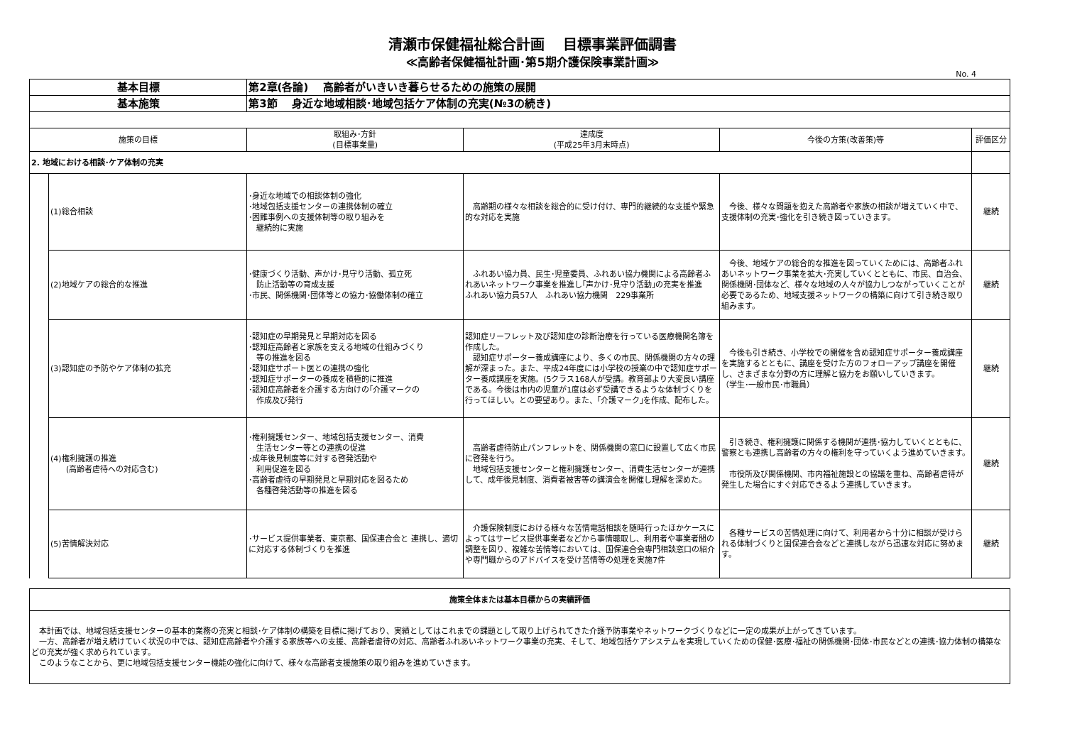清瀬市保健福祉総合計画　 目標事業評価調書
≪高齢者保健福祉計画･第5期介護保険事業計画≫
No. 4
| 基本目標 | | 第2章(各論) 高齢者がいきいき暮らせるための施策の展開 | | | |
| 基本施策 | | 第3節 身近な地域相談･地域包括ケア体制の充実(№3の続き) | | | |
| 施策の目標 | | 取組み･方針 (目標事業量) | 達成度 (平成25年3月末時点) | 今後の方策(改善策)等 | 評価区分 |
| 2. 地域における相談･ケア体制の充実 | | | | | |
| | (1)総合相談 | ･身近な地域での相談体制の強化 ･地域包括支援センターの連携体制の確立 ･困難事例への支援体制等の取り組みを 継続的に実施 | 高齢期の様々な相談を総合的に受け付け、専門的継続的な支援や緊急的な対応を実施 | 今後、様々な問題を抱えた高齢者や家族の相談が増えていく中で、支援体制の充実･強化を引き続き図っていきます。 | 継続 |
| | (2)地域ケアの総合的な推進 | ･健康づくり活動、声かけ･見守り活動、孤立死 防止活動等の育成支援 ･市民、関係機関･団体等との協力･協働体制の確立 | ふれあい協力員、民生･児童委員、ふれあい協力機関による高齢者ふれあいネットワーク事業を推進し｢声かけ･見守り活動｣の充実を推進 ふれあい協力員57人 ふれあい協力機関 229事業所 | 今後、地域ケアの総合的な推進を図っていくためには、高齢者ふれあいネットワーク事業を拡大･充実していくとともに、市民、自治会、関係機関･団体など、様々な地域の人々が協力しつながっていくことが必要であるため、地域支援ネットワークの構築に向けて引き続き取り組みます。 | 継続 |
| | (3)認知症の予防やケア体制の拡充 | ･認知症の早期発見と早期対応を図る ･認知症高齢者と家族を支える地域の仕組みづくり 等の推進を図る ･認知症サポート医との連携の強化 ･認知症サポーターの養成を積極的に推進 ･認知症高齢者を介護する方向けの｢介護マークの 作成及び発行 | 認知症リーフレット及び認知症の診断治療を行っている医療機関名簿を作成した。 認知症サポーター養成講座により、多くの市民、関係機関の方々の理解が深まった。また、平成24年度には小学校の授業の中で認知症サポーター養成講座を実施。(5クラス168人が受講。教育部より大変良い講座である。今後は市内の児童が1度は必ず受講できるような体制づくりを行ってほしい。との要望あり。また、｢介護マーク｣を作成、配布した。 | 今後も引き続き、小学校での開催を含め認知症サポーター養成講座を実施するとともに、講座を受けた方のフォローアップ講座を開催し、さまざまな分野の方に理解と協力をお願いしていきます。 （学生･一般市民･市職員） | 継続 |
| | (4)権利擁護の推進 (高齢者虐待への対応含む) | ･権利擁護センター、地域包括支援センター、消費 生活センター等との連携の促進 ･成年後見制度等に対する啓発活動や 利用促進を図る ･高齢者虐待の早期発見と早期対応を図るため 各種啓発活動等の推進を図る | 高齢者虐待防止パンフレットを、関係機関の窓口に設置して広く市民に啓発を行う。 地域包括支援センターと権利擁護センター、消費生活センターが連携して、成年後見制度、消費者被害等の講演会を開催し理解を深めた。 | 引き続き、権利擁護に関係する機関が連携･協力していくとともに、警察とも連携し高齢者の方々の権利を守っていくよう進めていきます。 市役所及び関係機関、市内福祉施設との協議を重ね、高齢者虐待が発生した場合にすぐ対応できるよう連携していきます。 | 継続 |
| | (5)苦情解決対応 | ･サービス提供事業者、東京都、国保連合会と 連携し、適切に対応する体制づくりを推進 | 介護保険制度における様々な苦情電話相談を随時行ったほかケースによってはサービス提供事業者などから事情聴取し、利用者や事業者間の調整を図り、複雑な苦情等においては、国保連合会専門相談窓口の紹介や専門職からのアドバイスを受け苦情等の処理を実施7件 | 各種サービスの苦情処理に向けて、利用者から十分に相談が受けられる体制づくりと国保連合会などと連携しながら迅速な対応に努めます。 | 継続 |
| 施策全体または基本目標からの実績評価 |
| 本計画では、地域包括支援センターの基本的業務の充実と相談･ケア体制の構築を目標に掲げており、実績としてはこれまでの課題として取り上げられてきた介護予防事業やネットワークづくりなどに一定の成果が上がってきています。 一方、高齢者が増え続けていく状況の中では、認知症高齢者や介護する家族等への支援、高齢者虐待の対応、高齢者ふれあいネットワーク事業の充実、そして、地域包括ケアシステムを実現していくための保健･医療･福祉の関係機関･団体･市民などとの連携･協力体制の構築などの充実が強く求められています。 このようなことから、更に地域包括支援センター機能の強化に向けて、様々な高齢者支援施策の取り組みを進めていきます。 |